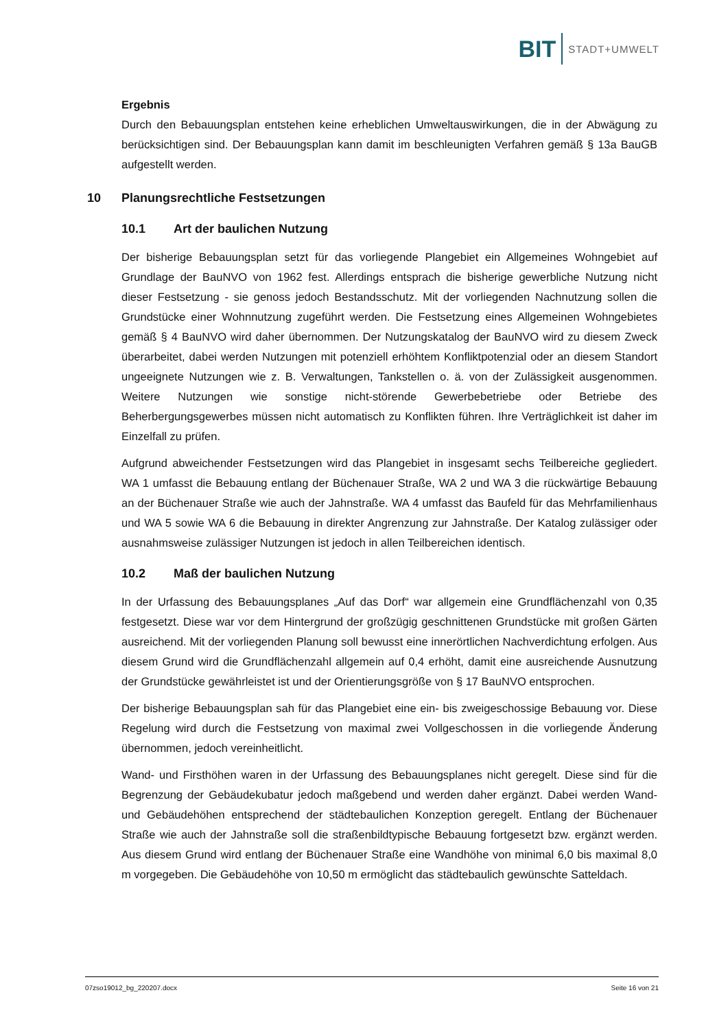BIT STADT+UMWELT
Ergebnis
Durch den Bebauungsplan entstehen keine erheblichen Umweltauswirkungen, die in der Abwägung zu berücksichtigen sind. Der Bebauungsplan kann damit im beschleunigten Verfahren gemäß § 13a BauGB aufgestellt werden.
10 Planungsrechtliche Festsetzungen
10.1 Art der baulichen Nutzung
Der bisherige Bebauungsplan setzt für das vorliegende Plangebiet ein Allgemeines Wohngebiet auf Grundlage der BauNVO von 1962 fest. Allerdings entsprach die bisherige gewerbliche Nutzung nicht dieser Festsetzung - sie genoss jedoch Bestandsschutz. Mit der vorliegenden Nachnutzung sollen die Grundstücke einer Wohnnutzung zugeführt werden. Die Festsetzung eines Allgemeinen Wohngebietes gemäß § 4 BauNVO wird daher übernommen. Der Nutzungskatalog der BauNVO wird zu diesem Zweck überarbeitet, dabei werden Nutzungen mit potenziell erhöhtem Konfliktpotenzial oder an diesem Standort ungeeignete Nutzungen wie z. B. Verwaltungen, Tankstellen o. ä. von der Zulässigkeit ausgenommen. Weitere Nutzungen wie sonstige nicht-störende Gewerbebetriebe oder Betriebe des Beherbergungsgewerbes müssen nicht automatisch zu Konflikten führen. Ihre Verträglichkeit ist daher im Einzelfall zu prüfen.
Aufgrund abweichender Festsetzungen wird das Plangebiet in insgesamt sechs Teilbereiche gegliedert. WA 1 umfasst die Bebauung entlang der Büchenauer Straße, WA 2 und WA 3 die rückwärtige Bebauung an der Büchenauer Straße wie auch der Jahnstraße. WA 4 umfasst das Baufeld für das Mehrfamilienhaus und WA 5 sowie WA 6 die Bebauung in direkter Angrenzung zur Jahnstraße. Der Katalog zulässiger oder ausnahmsweise zulässiger Nutzungen ist jedoch in allen Teilbereichen identisch.
10.2 Maß der baulichen Nutzung
In der Urfassung des Bebauungsplanes „Auf das Dorf“ war allgemein eine Grundflächenzahl von 0,35 festgesetzt. Diese war vor dem Hintergrund der großzügig geschnittenen Grundstücke mit großen Gärten ausreichend. Mit der vorliegenden Planung soll bewusst eine innerörtlichen Nachverdichtung erfolgen. Aus diesem Grund wird die Grundflächenzahl allgemein auf 0,4 erhöht, damit eine ausreichende Ausnutzung der Grundstücke gewährleistet ist und der Orientierungsgröße von § 17 BauNVO entsprochen.
Der bisherige Bebauungsplan sah für das Plangebiet eine ein- bis zweigeschossige Bebauung vor. Diese Regelung wird durch die Festsetzung von maximal zwei Vollgeschossen in die vorliegende Änderung übernommen, jedoch vereinheitlicht.
Wand- und Firsthöhen waren in der Urfassung des Bebauungsplanes nicht geregelt. Diese sind für die Begrenzung der Gebäudekubatur jedoch maßgebend und werden daher ergänzt. Dabei werden Wand- und Gebäudehöhen entsprechend der städtebaulichen Konzeption geregelt. Entlang der Büchenauer Straße wie auch der Jahnstraße soll die straßenbildtypische Bebauung fortgesetzt bzw. ergänzt werden. Aus diesem Grund wird entlang der Büchenauer Straße eine Wandhöhe von minimal 6,0 bis maximal 8,0 m vorgegeben. Die Gebäudehöhe von 10,50 m ermöglicht das städtebaulich gewünschte Satteldach.
07zso19012_bg_220207.docx Seite 16 von 21